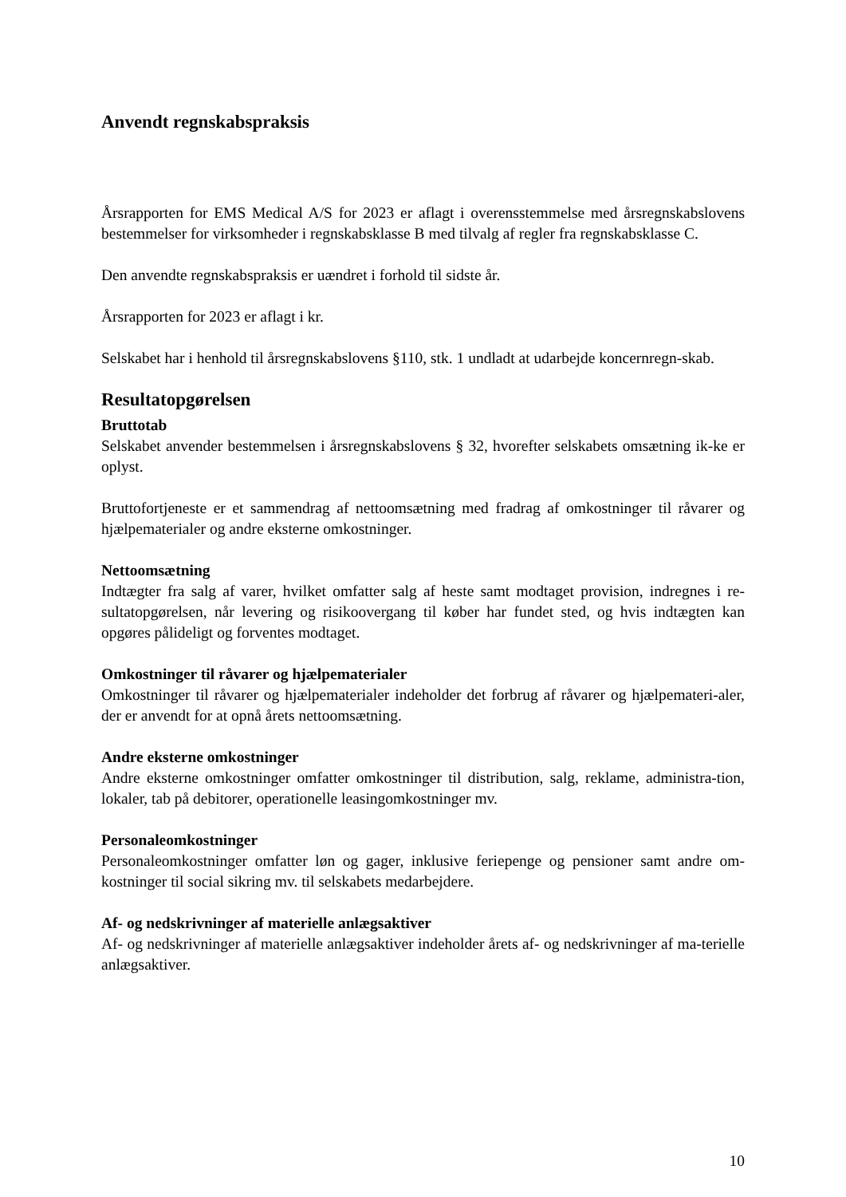Anvendt regnskabspraksis
Årsrapporten for EMS Medical A/S for 2023 er aflagt i overensstemmelse med årsregnskabslovens bestemmelser for virksomheder i regnskabsklasse B med tilvalg af regler fra regnskabsklasse C.
Den anvendte regnskabspraksis er uændret i forhold til sidste år.
Årsrapporten for 2023 er aflagt i kr.
Selskabet har i henhold til årsregnskabslovens §110, stk. 1 undladt at udarbejde koncernregn-skab.
Resultatopgørelsen
Bruttotab
Selskabet anvender bestemmelsen i årsregnskabslovens § 32, hvorefter selskabets omsætning ik-ke er oplyst.
Bruttofortjeneste er et sammendrag af nettoomsætning med fradrag af omkostninger til råvarer og hjælpematerialer og andre eksterne omkostninger.
Nettoomsætning
Indtægter fra salg af varer, hvilket omfatter salg af heste samt modtaget provision, indregnes i re-sultatopgørelsen, når levering og risikoovergang til køber har fundet sted, og hvis indtægten kan opgøres pålideligt og forventes modtaget.
Omkostninger til råvarer og hjælpematerialer
Omkostninger til råvarer og hjælpematerialer indeholder det forbrug af råvarer og hjælpemateri-aler, der er anvendt for at opnå årets nettoomsætning.
Andre eksterne omkostninger
Andre eksterne omkostninger omfatter omkostninger til distribution, salg, reklame, administra-tion, lokaler, tab på debitorer, operationelle leasingomkostninger mv.
Personaleomkostninger
Personaleomkostninger omfatter løn og gager, inklusive feriepenge og pensioner samt andre om-kostninger til social sikring mv. til selskabets medarbejdere.
Af- og nedskrivninger af materielle anlægsaktiver
Af- og nedskrivninger af materielle anlægsaktiver indeholder årets af- og nedskrivninger af ma-terielle anlægsaktiver.
10